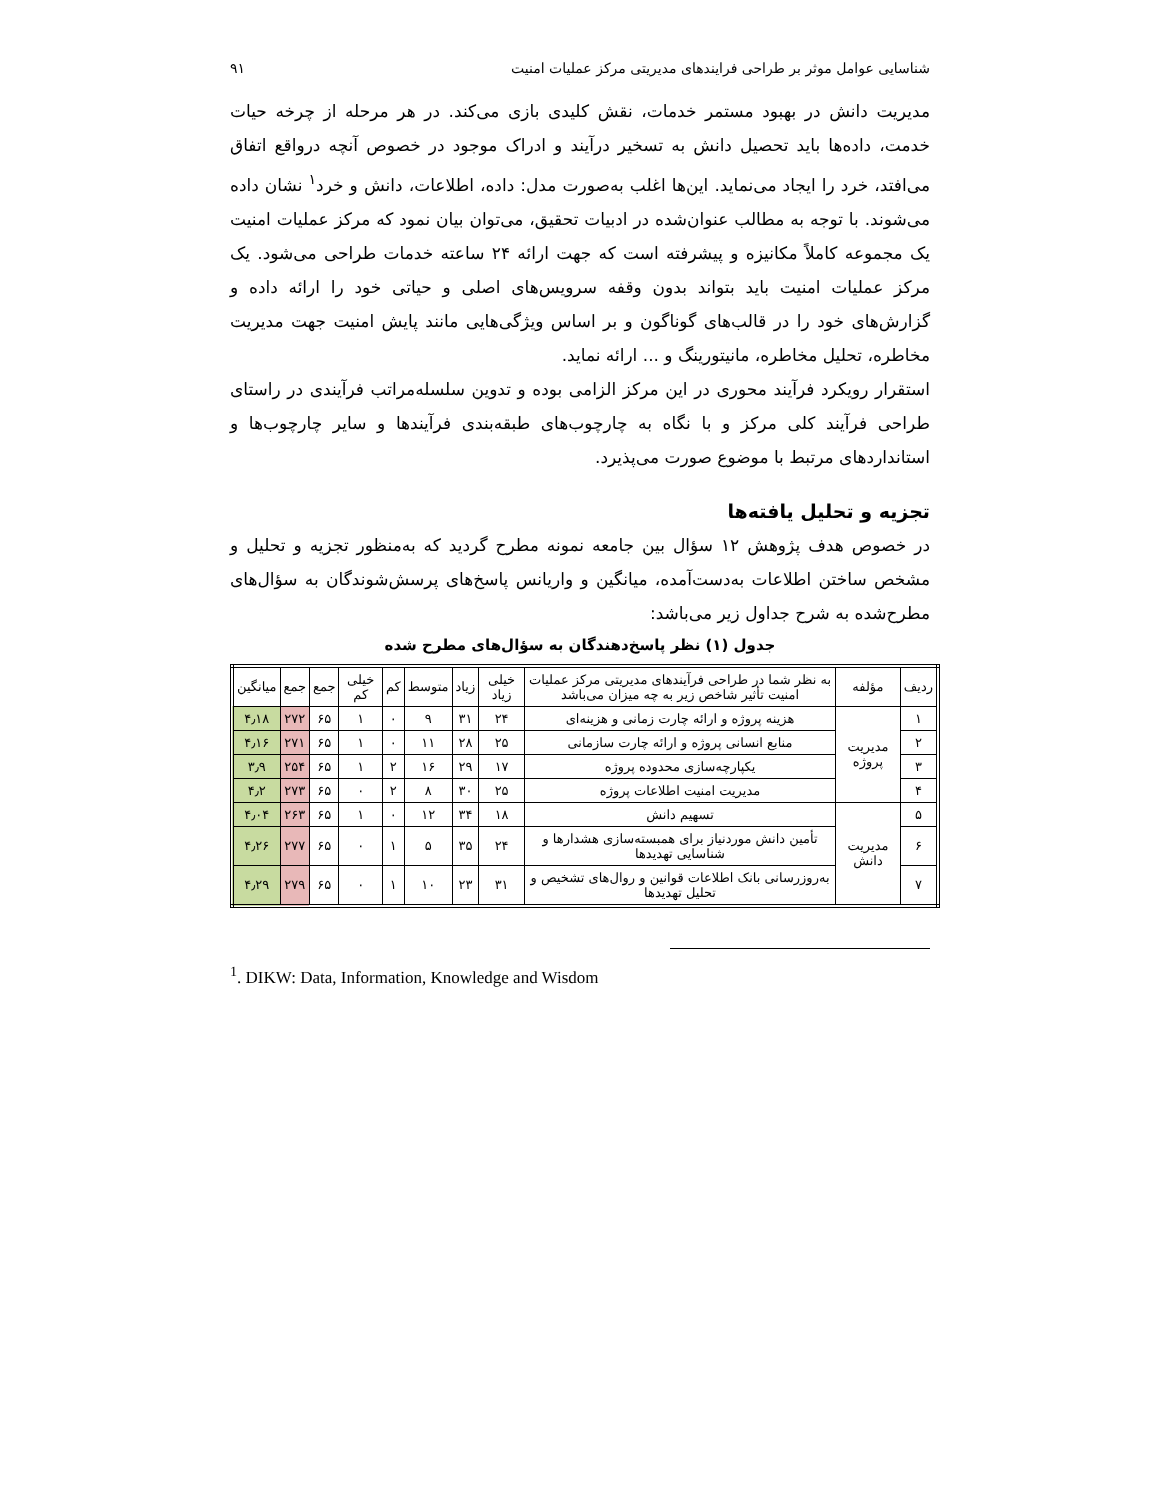شناسایی عوامل موثر بر طراحی فرایندهای مدیریتی مرکز عملیات امنیت ۹۱
مدیریت دانش در بهبود مستمر خدمات، نقش کلیدی بازی می‌کند. در هر مرحله از چرخه حیات خدمت، داده‌ها باید تحصیل دانش به تسخیر درآیند و ادراک موجود در خصوص آنچه درواقع اتفاق می‌افتد، خرد را ایجاد می‌نماید. این‌ها اغلب به‌صورت مدل: داده، اطلاعات، دانش و خرد<sup>۱</sup> نشان داده می‌شوند. با توجه به مطالب عنوان‌شده در ادبیات تحقیق، می‌توان بیان نمود که مرکز عملیات امنیت یک مجموعه کاملاً مکانیزه و پیشرفته است که جهت ارائه ۲۴ ساعته خدمات طراحی می‌شود. یک مرکز عملیات امنیت باید بتواند بدون وقفه سرویس‌های اصلی و حیاتی خود را ارائه داده و گزارش‌های خود را در قالب‌های گوناگون و بر اساس ویژگی‌هایی مانند پایش امنیت جهت مدیریت مخاطره، تحلیل مخاطره، مانیتورینگ و ... ارائه نماید.
استقرار رویکرد فرآیند محوری در این مرکز الزامی بوده و تدوین سلسله‌مراتب فرآیندی در راستای طراحی فرآیند کلی مرکز و با نگاه به چارچوب‌های طبقه‌بندی فرآیندها و سایر چارچوب‌ها و استانداردهای مرتبط با موضوع صورت می‌پذیرد.
تجزیه و تحلیل یافته‌ها
در خصوص هدف پژوهش ۱۲ سؤال بین جامعه نمونه مطرح گردید که به‌منظور تجزیه و تحلیل و مشخص ساختن اطلاعات به‌دست‌آمده، میانگین و واریانس پاسخ‌های پرسش‌شوندگان به سؤال‌های مطرح‌شده به شرح جداول زیر می‌باشد:
جدول (۱) نظر پاسخ‌دهندگان به سؤال‌های مطرح شده
| ردیف | مؤلفه | به نظر شما در طراحی فرآیندهای مدیریتی مرکز عملیات امنیت تأثیر شاخص زیر به چه میزان می‌باشد | خیلی زیاد | زیاد | متوسط | کم | خیلی کم | جمع | جمع | میانگین |
| --- | --- | --- | --- | --- | --- | --- | --- | --- | --- | --- |
| ۱ | مدیریت پروژه | هزینه پروژه و ارائه چارت زمانی و هزینه‌ای | ۲۴ | ۳۱ | ۹ | ۰ | ۱ | ۶۵ | ۲۷۲ | ۴٫۱۸ |
| ۲ | | منابع انسانی پروژه و ارائه چارت سازمانی | ۲۵ | ۲۸ | ۱۱ | ۰ | ۱ | ۶۵ | ۲۷۱ | ۴٫۱۶ |
| ۳ | | یکپارچه‌سازی محدوده پروژه | ۱۷ | ۲۹ | ۱۶ | ۲ | ۱ | ۶۵ | ۲۵۴ | ۳٫۹ |
| ۴ | | مدیریت امنیت اطلاعات پروژه | ۲۵ | ۳۰ | ۸ | ۲ | ۰ | ۶۵ | ۲۷۳ | ۴٫۲ |
| ۵ | مدیریت دانش | تسهیم دانش | ۱۸ | ۳۴ | ۱۲ | ۰ | ۱ | ۶۵ | ۲۶۳ | ۴٫۰۴ |
| ۶ | | تأمین دانش موردنیاز برای همبسته‌سازی هشدارها و شناسایی تهدیدها | ۲۴ | ۳۵ | ۵ | ۱ | ۰ | ۶۵ | ۲۷۷ | ۴٫۲۶ |
| ۷ | | به‌روزرسانی بانک اطلاعات قوانین و روال‌های تشخیص و تحلیل تهدیدها | ۳۱ | ۲۳ | ۱۰ | ۱ | ۰ | ۶۵ | ۲۷۹ | ۴٫۲۹ |
<sup>1</sup>. DIKW: Data, Information, Knowledge and Wisdom